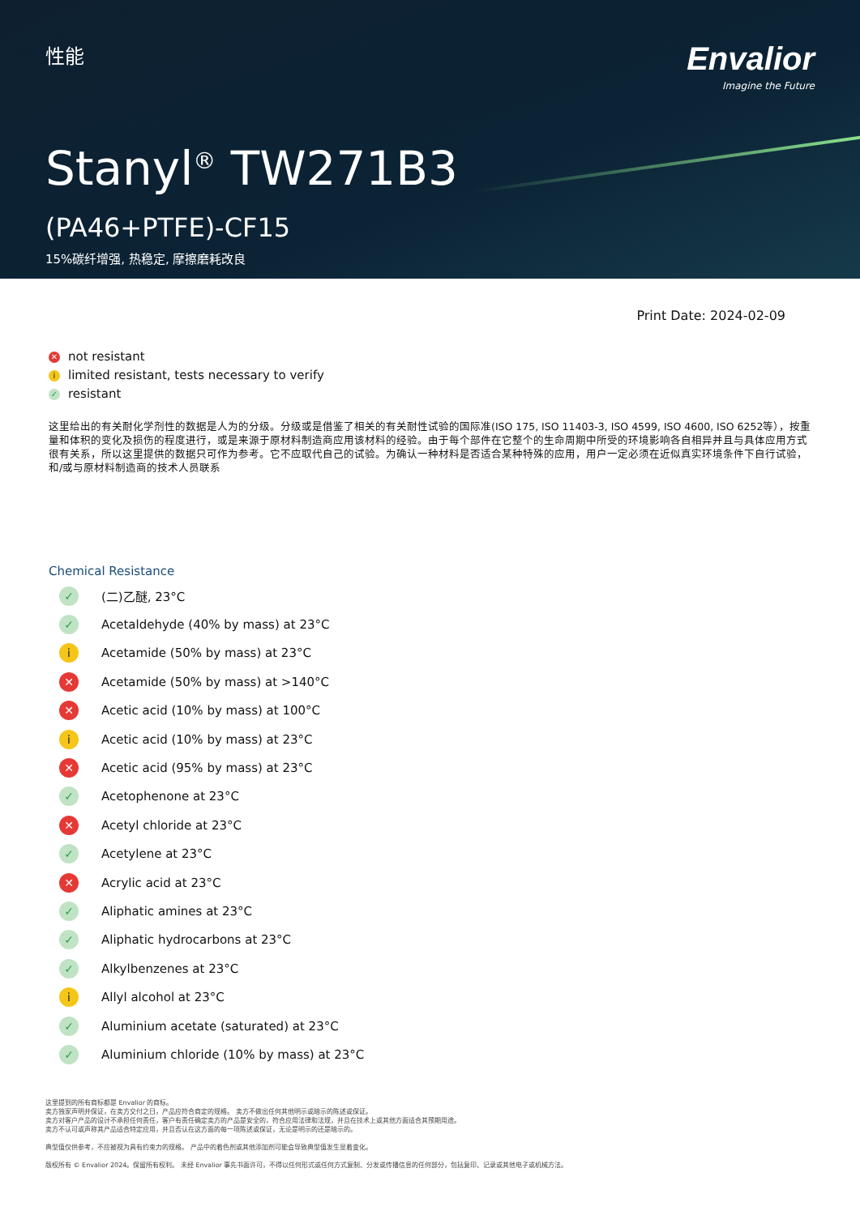性能
Envalior
Imagine the Future
Stanyl<sup>®</sup> TW271B3
(PA46+PTFE)-CF15
15%碳纤增强, 热稳定, 摩擦磨耗改良
Print Date: 2024-02-09
✕ not resistant
ilimited resistant, tests necessary to verify
✓ resistant
这里给出的有关耐化学剂性的数据是人为的分级。分级或是借鉴了相关的有关耐性试验的国际准(ISO 175, ISO 11403-3, ISO 4599, ISO 4600, ISO 6252等），按重量和体积的变化及损伤的程度进行，或是来源于原材料制造商应用该材料的经验。由于每个部件在它整个的生命周期中所受的环境影响各自相异并且与具体应用方式很有关系，所以这里提供的数据只可作为参考。它不应取代自己的试验。为确认一种材料是否适合某种特殊的应用，用户一定必须在近似真实环境条件下自行试验，和/或与原材料制造商的技术人员联系
Chemical Resistance
✓ (二)乙醚, 23°C
✓ Acetaldehyde (40% by mass) at 23°C
i Acetamide (50% by mass) at 23°C
✕ Acetamide (50% by mass) at >140°C
✕ Acetic acid (10% by mass) at 100°C
i Acetic acid (10% by mass) at 23°C
✕ Acetic acid (95% by mass) at 23°C
✓ Acetophenone at 23°C
✕ Acetyl chloride at 23°C
✓ Acetylene at 23°C
✕ Acrylic acid at 23°C
✓ Aliphatic amines at 23°C
✓ Aliphatic hydrocarbons at 23°C
✓ Alkylbenzenes at 23°C
i Allyl alcohol at 23°C
✓ Aluminium acetate (saturated) at 23°C
✓ Aluminium chloride (10% by mass) at 23°C
这里提到的所有商标都是 Envalior 的商标。
卖方独家声明并保证，在卖方交付之日，产品应符合商定的规格。 卖方不做出任何其他明示或暗示的陈述或保证。
卖方对客户产品的设计不承担任何责任，客户有责任确定卖方的产品是安全的，符合应用法律和法规，并且在技术上或其他方面适合其预期用途。
卖方不认可或声称其产品适合特定应用，并且否认在这方面的每一项陈述或保证，无论是明示的还是暗示的。
典型值仅供参考，不应被视为具有约束力的规格。 产品中的着色剂或其他添加剂可能会导致典型值发生显着变化。
版权所有 © Envalior 2024。保留所有权利。 未经 Envalior 事先书面许可，不得以任何形式或任何方式复制、分发或传播信息的任何部分，包括复印、记录或其他电子或机械方法。